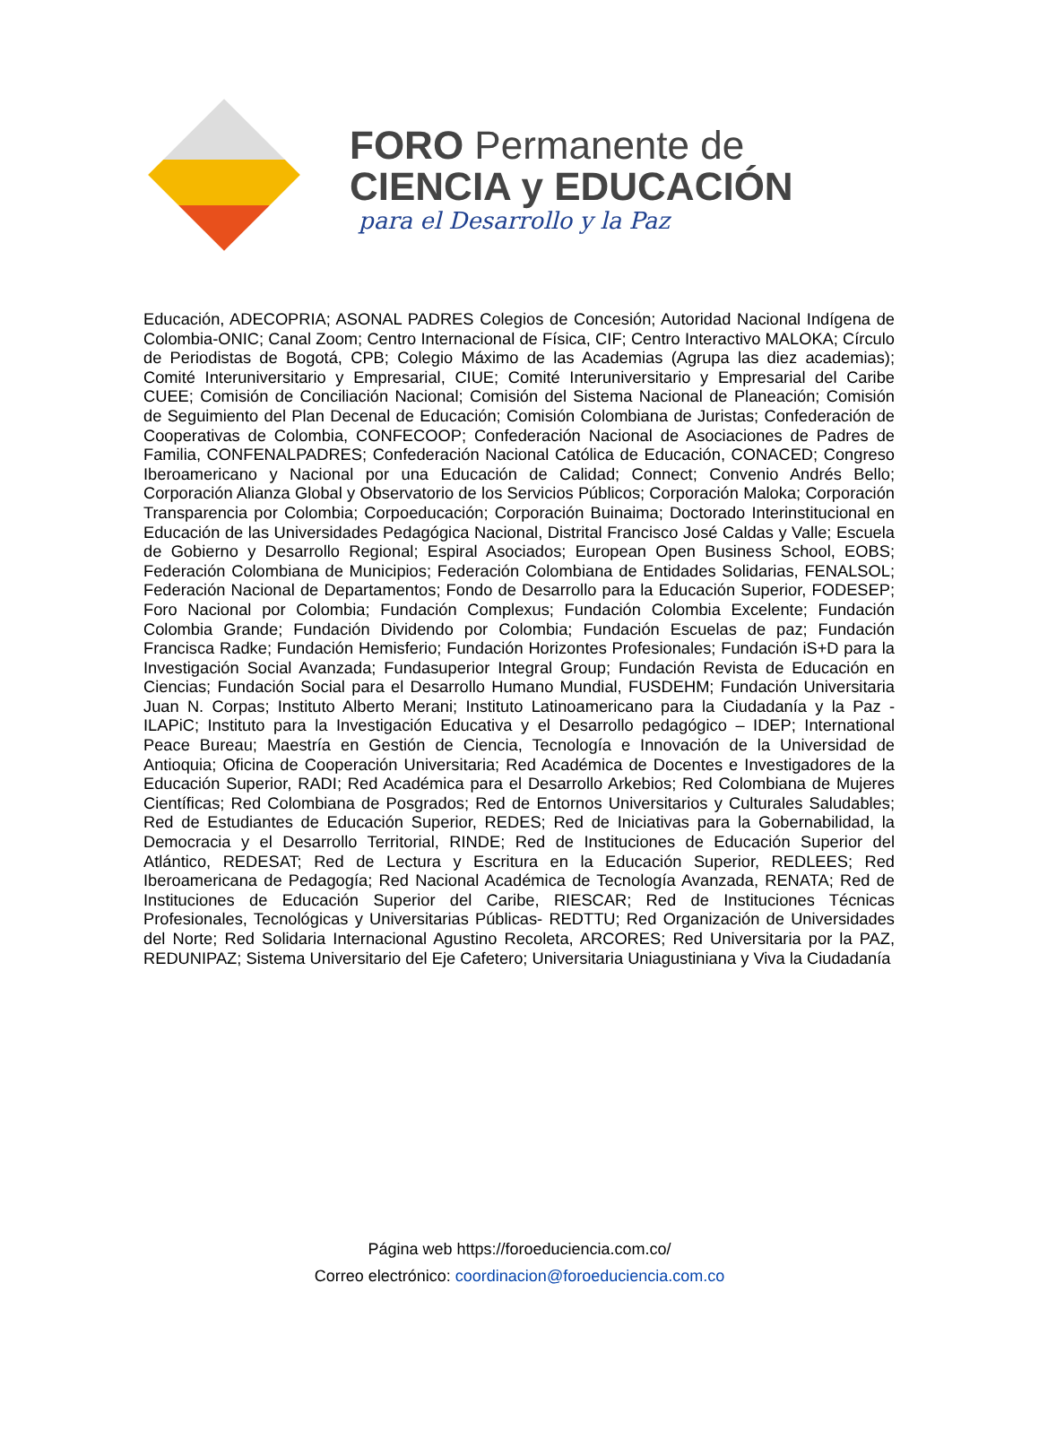FORO Permanente de
CIENCIA y EDUCACIÓN
para el Desarrollo y la Paz
Educación, ADECOPRIA; ASONAL PADRES Colegios de Concesión; Autoridad Nacional Indígena de Colombia-ONIC; Canal Zoom; Centro Internacional de Física, CIF; Centro Interactivo MALOKA; Círculo de Periodistas de Bogotá, CPB; Colegio Máximo de las Academias (Agrupa las diez academias); Comité Interuniversitario y Empresarial, CIUE; Comité Interuniversitario y Empresarial del Caribe CUEE; Comisión de Conciliación Nacional; Comisión del Sistema Nacional de Planeación; Comisión de Seguimiento del Plan Decenal de Educación; Comisión Colombiana de Juristas; Confederación de Cooperativas de Colombia, CONFECOOP; Confederación Nacional de Asociaciones de Padres de Familia, CONFENALPADRES; Confederación Nacional Católica de Educación, CONACED; Congreso Iberoamericano y Nacional por una Educación de Calidad; Connect; Convenio Andrés Bello; Corporación Alianza Global y Observatorio de los Servicios Públicos; Corporación Maloka; Corporación Transparencia por Colombia; Corpoeducación; Corporación Buinaima; Doctorado Interinstitucional en Educación de las Universidades Pedagógica Nacional, Distrital Francisco José Caldas y Valle; Escuela de Gobierno y Desarrollo Regional; Espiral Asociados; European Open Business School, EOBS; Federación Colombiana de Municipios; Federación Colombiana de Entidades Solidarias, FENALSOL; Federación Nacional de Departamentos; Fondo de Desarrollo para la Educación Superior, FODESEP; Foro Nacional por Colombia; Fundación Complexus; Fundación Colombia Excelente; Fundación Colombia Grande; Fundación Dividendo por Colombia; Fundación Escuelas de paz; Fundación Francisca Radke; Fundación Hemisferio; Fundación Horizontes Profesionales; Fundación iS+D para la Investigación Social Avanzada; Fundasuperior Integral Group; Fundación Revista de Educación en Ciencias; Fundación Social para el Desarrollo Humano Mundial, FUSDEHM; Fundación Universitaria Juan N. Corpas; Instituto Alberto Merani; Instituto Latinoamericano para la Ciudadanía y la Paz - ILAPiC; Instituto para la Investigación Educativa y el Desarrollo pedagógico – IDEP; International Peace Bureau; Maestría en Gestión de Ciencia, Tecnología e Innovación de la Universidad de Antioquia; Oficina de Cooperación Universitaria; Red Académica de Docentes e Investigadores de la Educación Superior, RADI; Red Académica para el Desarrollo Arkebios; Red Colombiana de Mujeres Científicas; Red Colombiana de Posgrados; Red de Entornos Universitarios y Culturales Saludables; Red de Estudiantes de Educación Superior, REDES; Red de Iniciativas para la Gobernabilidad, la Democracia y el Desarrollo Territorial, RINDE; Red de Instituciones de Educación Superior del Atlántico, REDESAT; Red de Lectura y Escritura en la Educación Superior, REDLEES; Red Iberoamericana de Pedagogía; Red Nacional Académica de Tecnología Avanzada, RENATA; Red de Instituciones de Educación Superior del Caribe, RIESCAR; Red de Instituciones Técnicas Profesionales, Tecnológicas y Universitarias Públicas- REDTTU; Red Organización de Universidades del Norte; Red Solidaria Internacional Agustino Recoleta, ARCORES; Red Universitaria por la PAZ, REDUNIPAZ; Sistema Universitario del Eje Cafetero; Universitaria Uniagustiniana y Viva la Ciudadanía
Página web https://foroeduciencia.com.co/
Correo electrónico: coordinacion@foroeduciencia.com.co